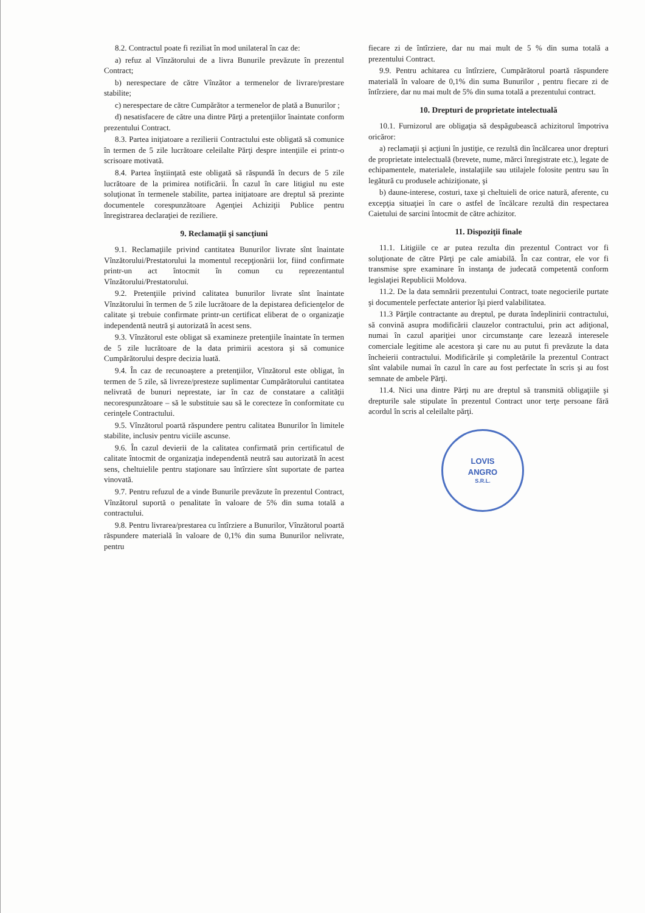8.2. Contractul poate fi reziliat în mod unilateral în caz de:
a) refuz al Vînzătorului de a livra Bunurile prevăzute în prezentul Contract;
b) nerespectare de către Vînzător a termenelor de livrare/prestare stabilite;
c) nerespectare de către Cumpărător a termenelor de plată a Bunurilor ;
d) nesatisfacere de către una dintre Părţi a pretenţiilor înaintate conform prezentului Contract.
8.3. Partea iniţiatoare a rezilierii Contractului este obligată să comunice în termen de 5 zile lucrătoare celeilalte Părţi despre intenţiile ei printr-o scrisoare motivată.
8.4. Partea înştiinţată este obligată să răspundă în decurs de 5 zile lucrătoare de la primirea notificării. În cazul în care litigiul nu este soluţionat în termenele stabilite, partea iniţiatoare are dreptul să prezinte documentele corespunzătoare Agenţiei Achiziţii Publice pentru înregistrarea declaraţiei de reziliere.
9. Reclamaţii şi sancţiuni
9.1. Reclamaţiile privind cantitatea Bunurilor livrate sînt înaintate Vînzătorului/Prestatorului la momentul recepţionării lor, fiind confirmate printr-un act întocmit în comun cu reprezentantul Vînzătorului/Prestatorului.
9.2. Pretenţiile privind calitatea bunurilor livrate sînt înaintate Vînzătorului în termen de 5 zile lucrătoare de la depistarea deficienţelor de calitate şi trebuie confirmate printr-un certificat eliberat de o organizaţie independentă neutră şi autorizată în acest sens.
9.3. Vînzătorul este obligat să examineze pretenţiile înaintate în termen de 5 zile lucrătoare de la data primirii acestora şi să comunice Cumpărătorului despre decizia luată.
9.4. În caz de recunoaştere a pretenţiilor, Vînzătorul este obligat, în termen de 5 zile, să livreze/presteze suplimentar Cumpărătorului cantitatea nelivrată de bunuri neprestate, iar în caz de constatare a calităţii necorespunzătoare – să le substituie sau să le corecteze în conformitate cu cerinţele Contractului.
9.5. Vînzătorul poartă răspundere pentru calitatea Bunurilor în limitele stabilite, inclusiv pentru viciile ascunse.
9.6. În cazul devierii de la calitatea confirmată prin certificatul de calitate întocmit de organizaţia independentă neutră sau autorizată în acest sens, cheltuielile pentru staţionare sau întîrziere sînt suportate de partea vinovată.
9.7. Pentru refuzul de a vinde Bunurile prevăzute în prezentul Contract, Vînzătorul suportă o penalitate în valoare de 5% din suma totală a contractului.
9.8. Pentru livrarea/prestarea cu întîrziere a Bunurilor, Vînzătorul poartă răspundere materială în valoare de 0,1% din suma Bunurilor nelivrate, pentru
fiecare zi de întîrziere, dar nu mai mult de 5 % din suma totală a prezentului Contract.
9.9. Pentru achitarea cu întîrziere, Cumpărătorul poartă răspundere materială în valoare de 0,1% din suma Bunurilor , pentru fiecare zi de întîrziere, dar nu mai mult de 5% din suma totală a prezentului contract.
10. Drepturi de proprietate intelectuală
10.1. Furnizorul are obligaţia să despăgubească achizitorul împotriva oricăror:
a) reclamaţii şi acţiuni în justiţie, ce rezultă din încălcarea unor drepturi de proprietate intelectuală (brevete, nume, mărci înregistrate etc.), legate de echipamentele, materialele, instalaţiile sau utilajele folosite pentru sau în legătură cu produsele achiziţionate, şi
b) daune-interese, costuri, taxe şi cheltuieli de orice natură, aferente, cu excepţia situaţiei în care o astfel de încălcare rezultă din respectarea Caietului de sarcini întocmit de către achizitor.
11. Dispoziţii finale
11.1. Litigiile ce ar putea rezulta din prezentul Contract vor fi soluţionate de către Părţi pe cale amiabilă. În caz contrar, ele vor fi transmise spre examinare în instanţa de judecată competentă conform legislaţiei Republicii Moldova.
11.2. De la data semnării prezentului Contract, toate negocierile purtate şi documentele perfectate anterior îşi pierd valabilitatea.
11.3 Părţile contractante au dreptul, pe durata îndeplinirii contractului, să convină asupra modificării clauzelor contractului, prin act adiţional, numai în cazul apariţiei unor circumstanţe care lezează interesele comerciale legitime ale acestora şi care nu au putut fi prevăzute la data încheierii contractului. Modificările şi completările la prezentul Contract sînt valabile numai în cazul în care au fost perfectate în scris şi au fost semnate de ambele Părţi.
11.4. Nici una dintre Părţi nu are dreptul să transmită obligaţiile şi drepturile sale stipulate în prezentul Contract unor terţe persoane fără acordul în scris al celeilalte părţi.
LOVIS
ANGRO
S.R.L.